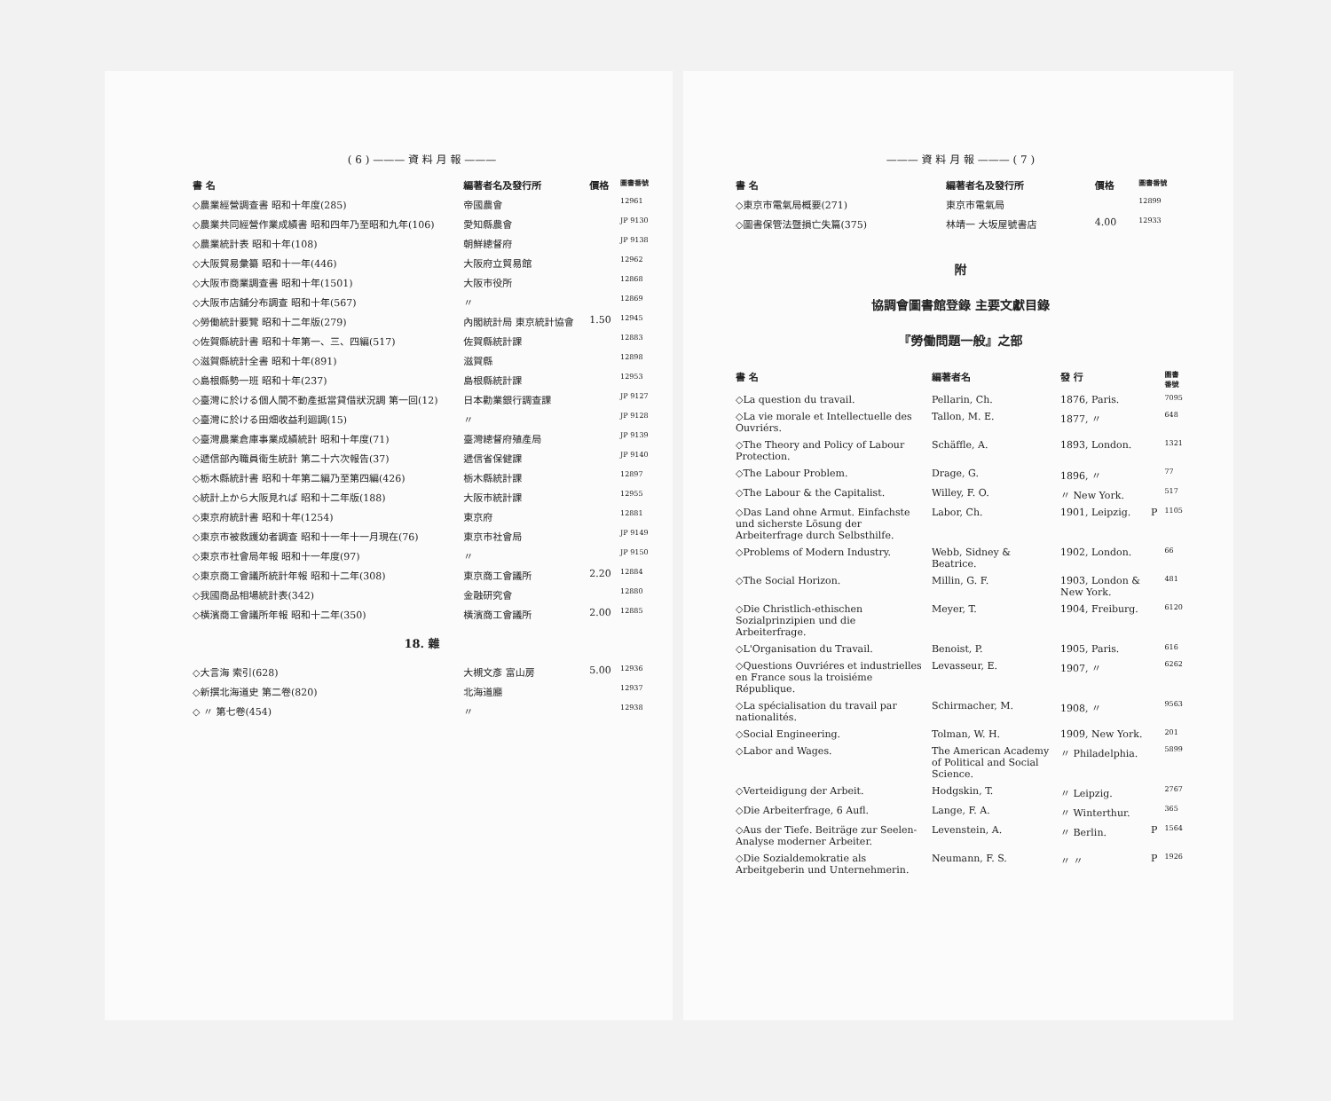( 6 ) ——— 資 料 月 報 ———
| 書 名 | 編著者名及發行所 | 價格 | 圖書番號 |
| --- | --- | --- | --- |
| ◇農業經營調查書 昭和十年度(285) | 帝國農會 | | 12961 |
| ◇農業共同經營作業成績書 昭和四年乃至昭和九年(106) | 愛知縣農會 | | JP 9130 |
| ◇農業統計表 昭和十年(108) | 朝鮮總督府 | | JP 9138 |
| ◇大阪貿易彙纂 昭和十一年(446) | 大阪府立貿易館 | | 12962 |
| ◇大阪市商業調查書 昭和十年(1501) | 大阪市役所 | | 12868 |
| ◇大阪市店舖分布調查 昭和十年(567) | 〃 | | 12869 |
| ◇勞働統計要覽 昭和十二年版(279) | 內閣統計局 東京統計協會 | 1.50 | 12945 |
| ◇佐賀縣統計書 昭和十年第一、三、四編(517) | 佐賀縣統計課 | | 12883 |
| ◇滋賀縣統計全書 昭和十年(891) | 滋賀縣 | | 12898 |
| ◇島根縣勢一班 昭和十年(237) | 島根縣統計課 | | 12953 |
| ◇臺灣に於ける個人間不動產抵當貸借狀況調 第一回(12) | 日本勸業銀行調查課 | | JP 9127 |
| ◇臺灣に於ける田畑收益利廻調(15) | 〃 | | JP 9128 |
| ◇臺灣農業倉庫事業成績統計 昭和十年度(71) | 臺灣總督府殖產局 | | JP 9139 |
| ◇遞信部內職員衞生統計 第二十六次報告(37) | 遞信省保健課 | | JP 9140 |
| ◇栃木縣統計書 昭和十年第二編乃至第四編(426) | 栃木縣統計課 | | 12897 |
| ◇統計上から大阪見れば 昭和十二年版(188) | 大阪市統計課 | | 12955 |
| ◇東京府統計書 昭和十年(1254) | 東京府 | | 12881 |
| ◇東京市被救護幼者調查 昭和十一年十一月現在(76) | 東京市社會局 | | JP 9149 |
| ◇東京市社會局年報 昭和十一年度(97) | 〃 | | JP 9150 |
| ◇東京商工會議所統計年報 昭和十二年(308) | 東京商工會議所 | 2.20 | 12884 |
| ◇我國商品相場統計表(342) | 金融研究會 | | 12880 |
| ◇橫濱商工會議所年報 昭和十二年(350) | 橫濱商工會議所 | 2.00 | 12885 |
| 18. 雜 | | | |
| ◇大言海 索引(628) | 大槻文彥 富山房 | 5.00 | 12936 |
| ◇新撰北海道史 第二卷(820) | 北海道廳 | | 12937 |
| ◇ 〃 第七卷(454) | 〃 | | 12938 |
——— 資 料 月 報 ——— ( 7 )
| 書 名 | 編著者名及發行所 | 價格 | 圖書番號 |
| --- | --- | --- | --- |
| ◇東京市電氣局概要(271) | 東京市電氣局 | | 12899 |
| ◇圖書保管法暨損亡失篇(375) | 林靖一 大坂屋號書店 | 4.00 | 12933 |
附
協調會圖書館登錄 主要文獻目錄
『勞働問題一般』之部
| 書 名 | 編著者名 | 發 行 | | 圖書番號 |
| --- | --- | --- | --- | --- |
| ◇La question du travail. | Pellarin, Ch. | 1876, Paris. | | 7095 |
| ◇La vie morale et Intellectuelle des Ouvriérs. | Tallon, M. E. | 1877, 〃 | | 648 |
| ◇The Theory and Policy of Labour Protection. | Schäffle, A. | 1893, London. | | 1321 |
| ◇The Labour Problem. | Drage, G. | 1896, 〃 | | 77 |
| ◇The Labour & the Capitalist. | Willey, F. O. | 〃 New York. | | 517 |
| ◇Das Land ohne Armut. Einfachste und sicherste Lösung der Arbeiterfrage durch Selbsthilfe. | Labor, Ch. | 1901, Leipzig. | P | 1105 |
| ◇Problems of Modern Industry. | Webb, Sidney & Beatrice. | 1902, London. | | 66 |
| ◇The Social Horizon. | Millin, G. F. | 1903, London & New York. | | 481 |
| ◇Die Christlich-ethischen Sozialprinzipien und die Arbeiterfrage. | Meyer, T. | 1904, Freiburg. | | 6120 |
| ◇L'Organisation du Travail. | Benoist, P. | 1905, Paris. | | 616 |
| ◇Questions Ouvriéres et industrielles en France sous la troisiéme République. | Levasseur, E. | 1907, 〃 | | 6262 |
| ◇La spécialisation du travail par nationalités. | Schirmacher, M. | 1908, 〃 | | 9563 |
| ◇Social Engineering. | Tolman, W. H. | 1909, New York. | | 201 |
| ◇Labor and Wages. | The American Academy of Political and Social Science. | 〃 Philadelphia. | | 5899 |
| ◇Verteidigung der Arbeit. | Hodgskin, T. | 〃 Leipzig. | | 2767 |
| ◇Die Arbeiterfrage, 6 Aufl. | Lange, F. A. | 〃 Winterthur. | | 365 |
| ◇Aus der Tiefe. Beiträge zur Seelen-Analyse moderner Arbeiter. | Levenstein, A. | 〃 Berlin. | P | 1564 |
| ◇Die Sozialdemokratie als Arbeitgeberin und Unternehmerin. | Neumann, F. S. | 〃 〃 | P | 1926 |